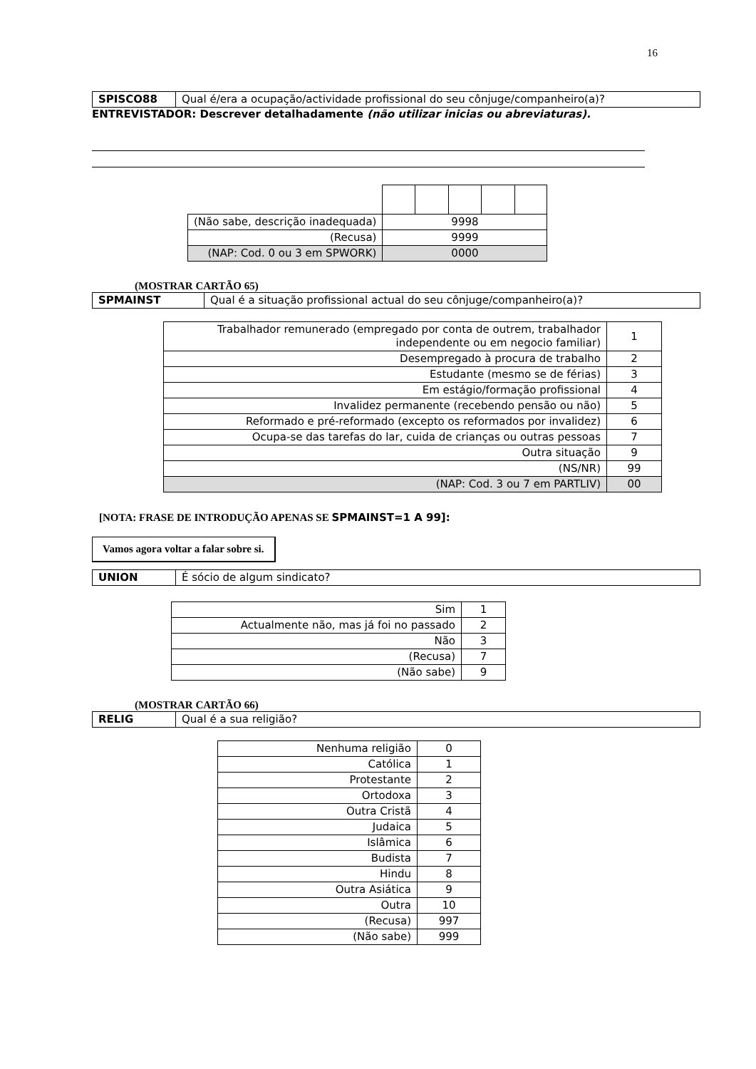16
| SPISCO88 | Qual é/era a ocupação/actividade profissional do seu cônjuge/companheiro(a)? |
ENTREVISTADOR: Descrever detalhadamente (não utilizar inicias ou abreviaturas).
| (Não sabe, descrição inadequada) | 9998 |
| (Recusa) | 9999 |
| (NAP: Cod. 0 ou 3 em SPWORK) | 0000 |
(MOSTRAR CARTÃO 65)
| SPMAINST | Qual é a situação profissional actual do seu cônjuge/companheiro(a)? |
| Trabalhador remunerado (empregado por conta de outrem, trabalhador independente ou em negocio familiar) | 1 |
| Desempregado à procura de trabalho | 2 |
| Estudante (mesmo se de férias) | 3 |
| Em estágio/formação profissional | 4 |
| Invalidez permanente (recebendo pensão ou não) | 5 |
| Reformado e pré-reformado (excepto os reformados por invalidez) | 6 |
| Ocupa-se das tarefas do lar, cuida de crianças ou outras pessoas | 7 |
| Outra situação | 9 |
| (NS/NR) | 99 |
| (NAP: Cod. 3 ou 7 em PARTLIV) | 00 |
[NOTA: FRASE DE INTRODUÇÃO APENAS SE SPMAINST=1 A 99]:
Vamos agora voltar a falar sobre si.
| UNION | É sócio de algum sindicato? |
| Sim | 1 |
| Actualmente não, mas já foi no passado | 2 |
| Não | 3 |
| (Recusa) | 7 |
| (Não sabe) | 9 |
(MOSTRAR CARTÃO 66)
| RELIG | Qual é a sua religião? |
| Nenhuma religião | 0 |
| Católica | 1 |
| Protestante | 2 |
| Ortodoxa | 3 |
| Outra Cristã | 4 |
| Judaica | 5 |
| Islâmica | 6 |
| Budista | 7 |
| Hindu | 8 |
| Outra Asiática | 9 |
| Outra | 10 |
| (Recusa) | 997 |
| (Não sabe) | 999 |